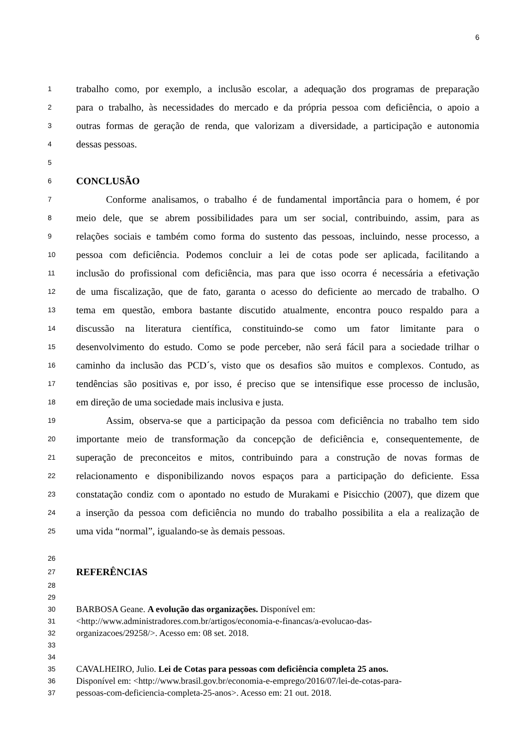6
1 trabalho como, por exemplo, a inclusão escolar, a adequação dos programas de preparação
2 para o trabalho, às necessidades do mercado e da própria pessoa com deficiência, o apoio a
3 outras formas de geração de renda, que valorizam a diversidade, a participação e autonomia
4 dessas pessoas.
5
6 CONCLUSÃO
7   Conforme analisamos, o trabalho é de fundamental importância para o homem, é por
8 meio dele, que se abrem possibilidades para um ser social, contribuindo, assim, para as
9 relações sociais e também como forma do sustento das pessoas, incluindo, nesse processo, a
10 pessoa com deficiência. Podemos concluir a lei de cotas pode ser aplicada, facilitando a
11 inclusão do profissional com deficiência, mas para que isso ocorra é necessária a efetivação
12 de uma fiscalização, que de fato, garanta o acesso do deficiente ao mercado de trabalho. O
13 tema em questão, embora bastante discutido atualmente, encontra pouco respaldo para a
14 discussão na literatura científica, constituindo-se como um fator limitante para o
15 desenvolvimento do estudo. Como se pode perceber, não será fácil para a sociedade trilhar o
16 caminho da inclusão das PCD´s, visto que os desafios são muitos e complexos. Contudo, as
17 tendências são positivas e, por isso, é preciso que se intensifique esse processo de inclusão,
18 em direção de uma sociedade mais inclusiva e justa.
19   Assim, observa-se que a participação da pessoa com deficiência no trabalho tem sido
20 importante meio de transformação da concepção de deficiência e, consequentemente, de
21 superação de preconceitos e mitos, contribuindo para a construção de novas formas de
22 relacionamento e disponibilizando novos espaços para a participação do deficiente. Essa
23 constatação condiz com o apontado no estudo de Murakami e Pisicchio (2007), que dizem que
24 a inserção da pessoa com deficiência no mundo do trabalho possibilita a ela a realização de
25 uma vida “normal”, igualando-se às demais pessoas.
26
27 REFERÊNCIAS
28
29
30 BARBOSA Geane. A evolução das organizações. Disponível em:
31 <http://www.administradores.com.br/artigos/economia-e-financas/a-evolucao-das-
32 organizacoes/29258/>. Acesso em: 08 set. 2018.
33
34
35 CAVALHEIRO, Julio. Lei de Cotas para pessoas com deficiência completa 25 anos.
36 Disponível em: <http://www.brasil.gov.br/economia-e-emprego/2016/07/lei-de-cotas-para-
37 pessoas-com-deficiencia-completa-25-anos>. Acesso em: 21 out. 2018.